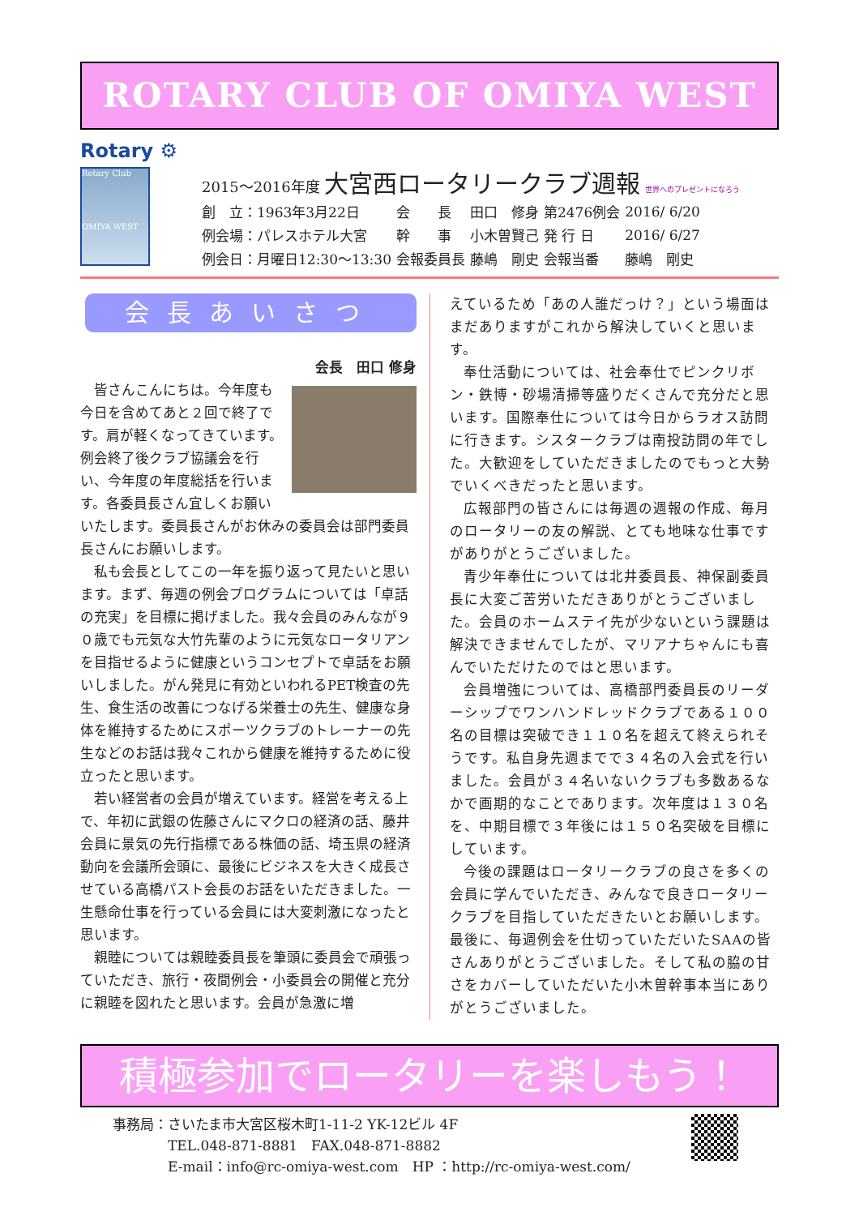ROTARY CLUB OF OMIYA WEST
Rotary ⚙
Rotary Club
OMIYA WEST
2015～2016年度 大宮西ロータリークラブ週報 世界へのプレゼントになろう
| 創 立：1963年3月22日 | 会 長 | 田口 修身 | 第2476例会 | 2016/ 6/20 |
| 例会場：パレスホテル大宮 | 幹 事 | 小木曽賢己 | 発 行 日 | 2016/ 6/27 |
| 例会日：月曜日12:30～13:30 | 会報委員長 | 藤嶋 剛史 | 会報当番 | 藤嶋 剛史 |
会長あいさつ
会長　田口 修身
皆さんこんにちは。今年度も今日を含めてあと２回で終了です。肩が軽くなってきています。例会終了後クラブ協議会を行い、今年度の年度総括を行います。各委員長さん宜しくお願いいたします。委員長さんがお休みの委員会は部門委員長さんにお願いします。
私も会長としてこの一年を振り返って見たいと思います。まず、毎週の例会プログラムについては「卓話の充実」を目標に掲げました。我々会員のみんなが９０歳でも元気な大竹先輩のように元気なロータリアンを目指せるように健康というコンセプトで卓話をお願いしました。がん発見に有効といわれるPET検査の先生、食生活の改善につなげる栄養士の先生、健康な身体を維持するためにスポーツクラブのトレーナーの先生などのお話は我々これから健康を維持するために役立ったと思います。
若い経営者の会員が増えています。経営を考える上で、年初に武銀の佐藤さんにマクロの経済の話、藤井会員に景気の先行指標である株価の話、埼玉県の経済動向を会議所会頭に、最後にビジネスを大きく成長させている高橋パスト会長のお話をいただきました。一生懸命仕事を行っている会員には大変刺激になったと思います。
親睦については親睦委員長を筆頭に委員会で頑張っていただき、旅行・夜間例会・小委員会の開催と充分に親睦を図れたと思います。会員が急激に増
えているため「あの人誰だっけ？」という場面はまだありますがこれから解決していくと思います。
奉仕活動については、社会奉仕でピンクリボン・鉄博・砂場清掃等盛りだくさんで充分だと思います。国際奉仕については今日からラオス訪問に行きます。シスタークラブは南投訪問の年でした。大歓迎をしていただきましたのでもっと大勢でいくべきだったと思います。
広報部門の皆さんには毎週の週報の作成、毎月のロータリーの友の解説、とても地味な仕事ですがありがとうございました。
青少年奉仕については北井委員長、神保副委員長に大変ご苦労いただきありがとうございました。会員のホームステイ先が少ないという課題は解決できませんでしたが、マリアナちゃんにも喜んでいただけたのではと思います。
会員増強については、高橋部門委員長のリーダーシップでワンハンドレッドクラブである１００名の目標は突破でき１１０名を超えて終えられそうです。私自身先週までで３４名の入会式を行いました。会員が３４名いないクラブも多数あるなかで画期的なことであります。次年度は１３０名を、中期目標で３年後には１５０名突破を目標にしています。
今後の課題はロータリークラブの良さを多くの会員に学んでいただき、みんなで良きロータリークラブを目指していただきたいとお願いします。
最後に、毎週例会を仕切っていただいたSAAの皆さんありがとうございました。そして私の脇の甘さをカバーしていただいた小木曽幹事本当にありがとうございました。
積極参加でロータリーを楽しもう！
事務局：さいたま市大宮区桜木町1-11-2 YK-12ビル 4F
　　　　TEL.048-871-8881　FAX.048-871-8882
　　　　E-mail：info@rc-omiya-west.com　HP ：http://rc-omiya-west.com/